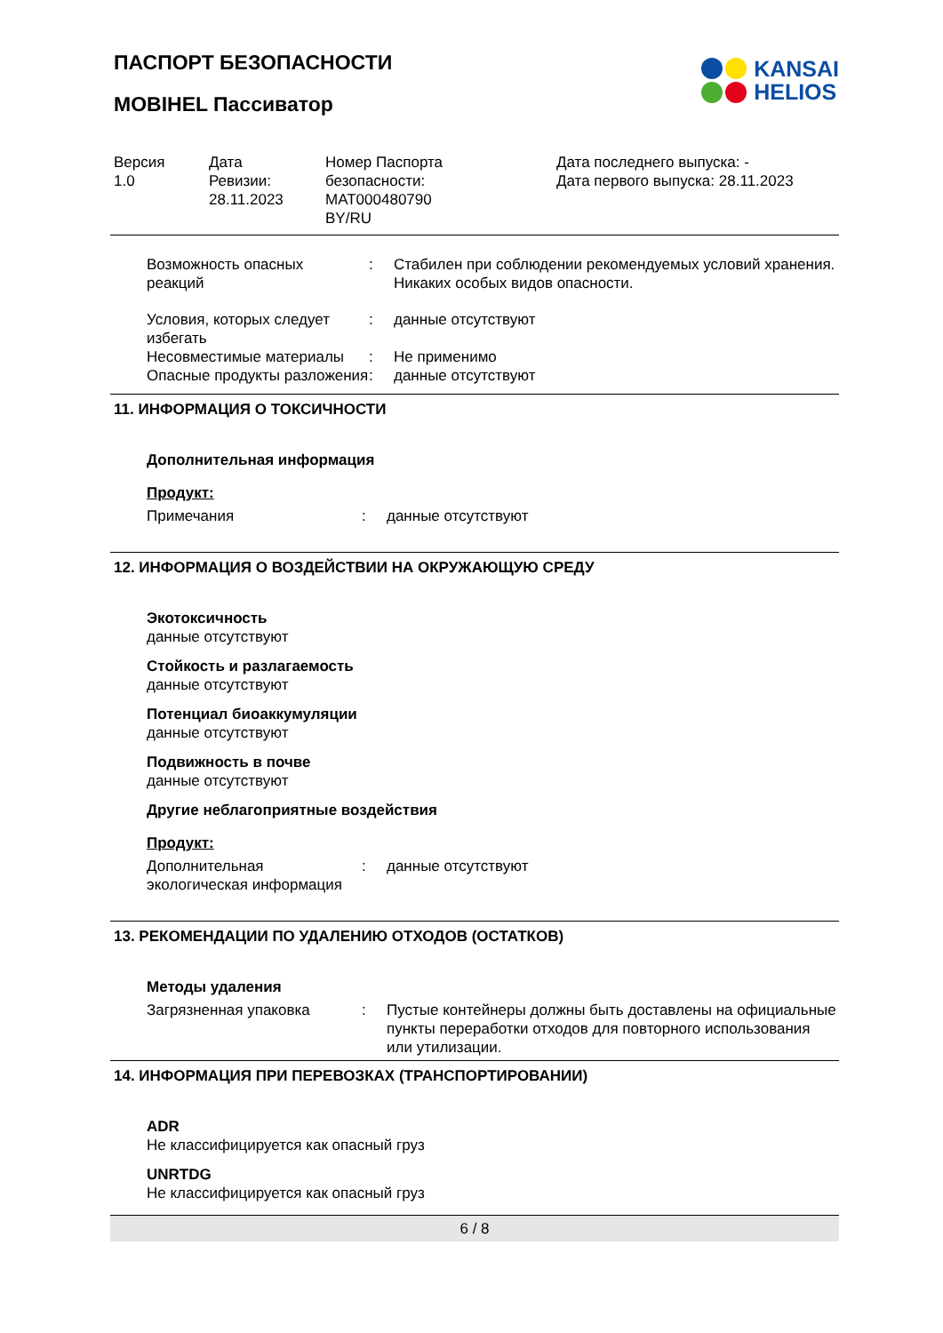KANSAI
HELIOS
ПАСПОРТ БЕЗОПАСНОСТИ
MOBIHEL Пассиватор
Версия
1.0
Дата
Ревизии:
28.11.2023
Номер Паспорта
безопасности:
MAT000480790
BY/RU
Дата последнего выпуска: -
Дата первого выпуска: 28.11.2023
Возможность опасных
реакций
: Стабилен при соблюдении рекомендуемых условий хранения.
Никаких особых видов опасности.
Условия, которых следует избегать
: данные отсутствуют
Несовместимые материалы : Не применимо
Опасные продукты разложения
: данные отсутствуют
11. ИНФОРМАЦИЯ О ТОКСИЧНОСТИ
Дополнительная информация
Продукт:
Примечания : данные отсутствуют
12. ИНФОРМАЦИЯ О ВОЗДЕЙСТВИИ НА ОКРУЖАЮЩУЮ СРЕДУ
Экотоксичность
данные отсутствуют
Стойкость и разлагаемость
данные отсутствуют
Потенциал биоаккумуляции
данные отсутствуют
Подвижность в почве
данные отсутствуют
Другие неблагоприятные воздействия
Продукт:
Дополнительная экологическая информация
: данные отсутствуют
13. РЕКОМЕНДАЦИИ ПО УДАЛЕНИЮ ОТХОДОВ (ОСТАТКОВ)
Методы удаления
Загрязненная упаковка : Пустые контейнеры должны быть доставлены на официальные пункты переработки отходов для повторного использования или утилизации.
14. ИНФОРМАЦИЯ ПРИ ПЕРЕВОЗКАХ (ТРАНСПОРТИРОВАНИИ)
ADR
Не классифицируется как опасный груз
UNRTDG
Не классифицируется как опасный груз
6 / 8